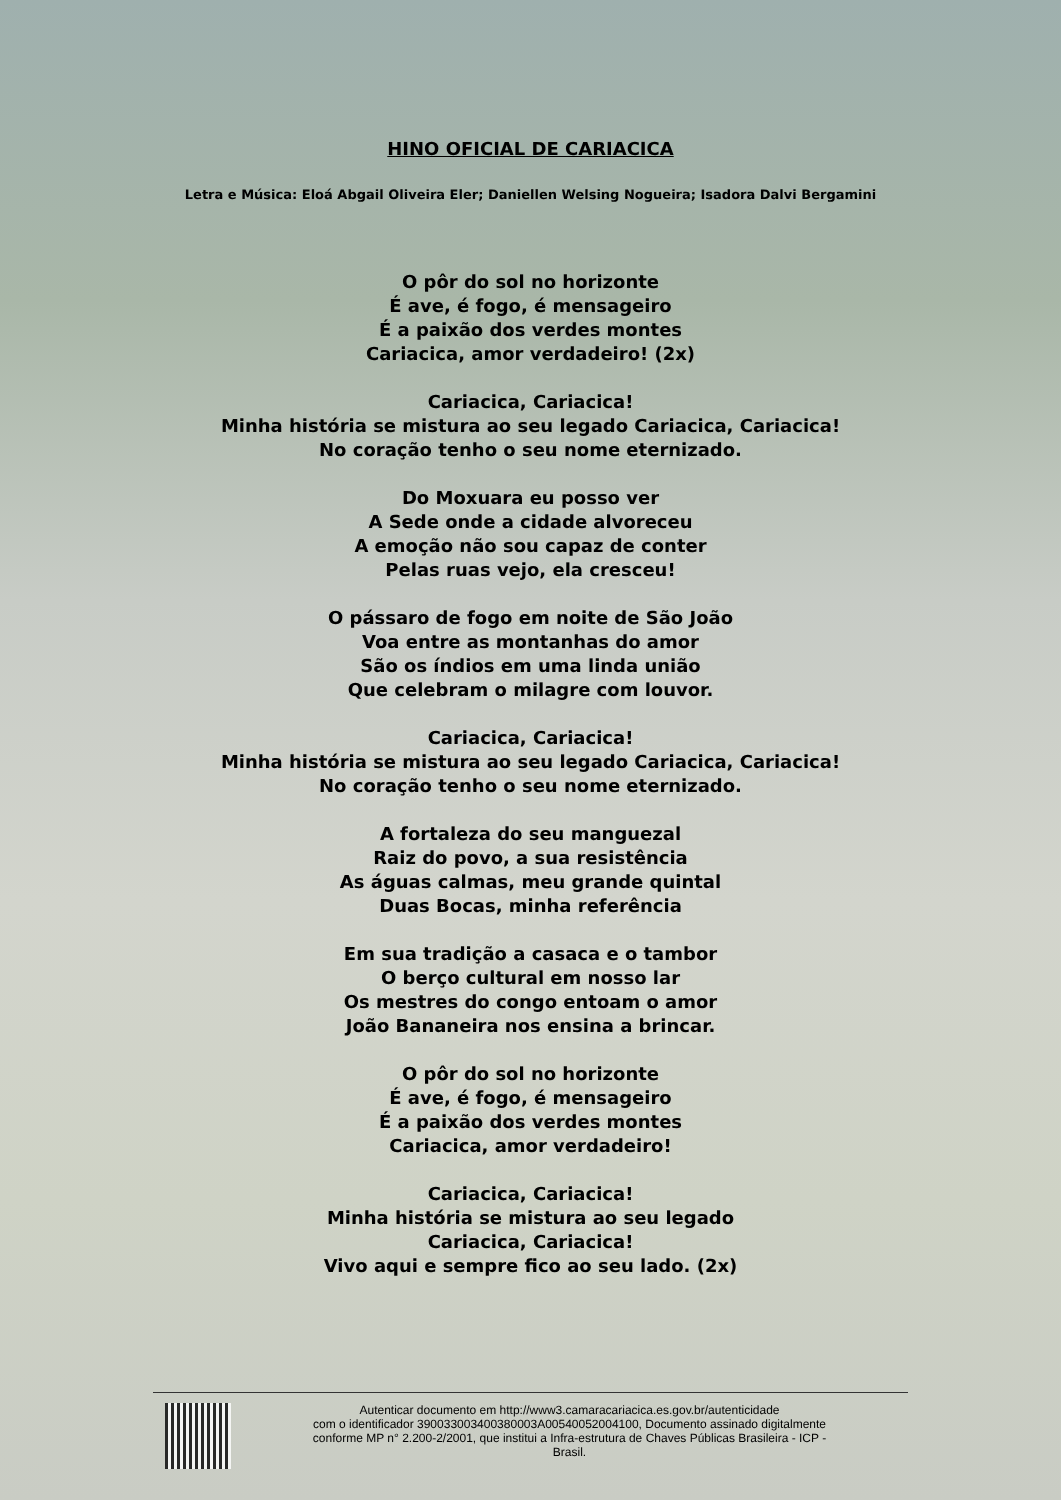HINO OFICIAL DE CARIACICA
Letra e Música: Eloá Abgail Oliveira Eler; Daniellen Welsing Nogueira; Isadora Dalvi Bergamini
O pôr do sol no horizonte
É ave, é fogo, é mensageiro
É a paixão dos verdes montes
Cariacica, amor verdadeiro! (2x)
Cariacica, Cariacica!
Minha história se mistura ao seu legado Cariacica, Cariacica!
No coração tenho o seu nome eternizado.
Do Moxuara eu posso ver
A Sede onde a cidade alvoreceu
A emoção não sou capaz de conter
Pelas ruas vejo, ela cresceu!
O pássaro de fogo em noite de São João
Voa entre as montanhas do amor
São os índios em uma linda união
Que celebram o milagre com louvor.
Cariacica, Cariacica!
Minha história se mistura ao seu legado Cariacica, Cariacica!
No coração tenho o seu nome eternizado.
A fortaleza do seu manguezal
Raiz do povo, a sua resistência
As águas calmas, meu grande quintal
Duas Bocas, minha referência
Em sua tradição a casaca e o tambor
O berço cultural em nosso lar
Os mestres do congo entoam o amor
João Bananeira nos ensina a brincar.
O pôr do sol no horizonte
É ave, é fogo, é mensageiro
É a paixão dos verdes montes
Cariacica, amor verdadeiro!
Cariacica, Cariacica!
Minha história se mistura ao seu legado
Cariacica, Cariacica!
Vivo aqui e sempre fico ao seu lado. (2x)
Autenticar documento em http://www3.camaracariacica.es.gov.br/autenticidade
com o identificador 390033003400380003A00540052004100, Documento assinado digitalmente
conforme MP n° 2.200-2/2001, que institui a Infra-estrutura de Chaves Públicas Brasileira - ICP -
Brasil.